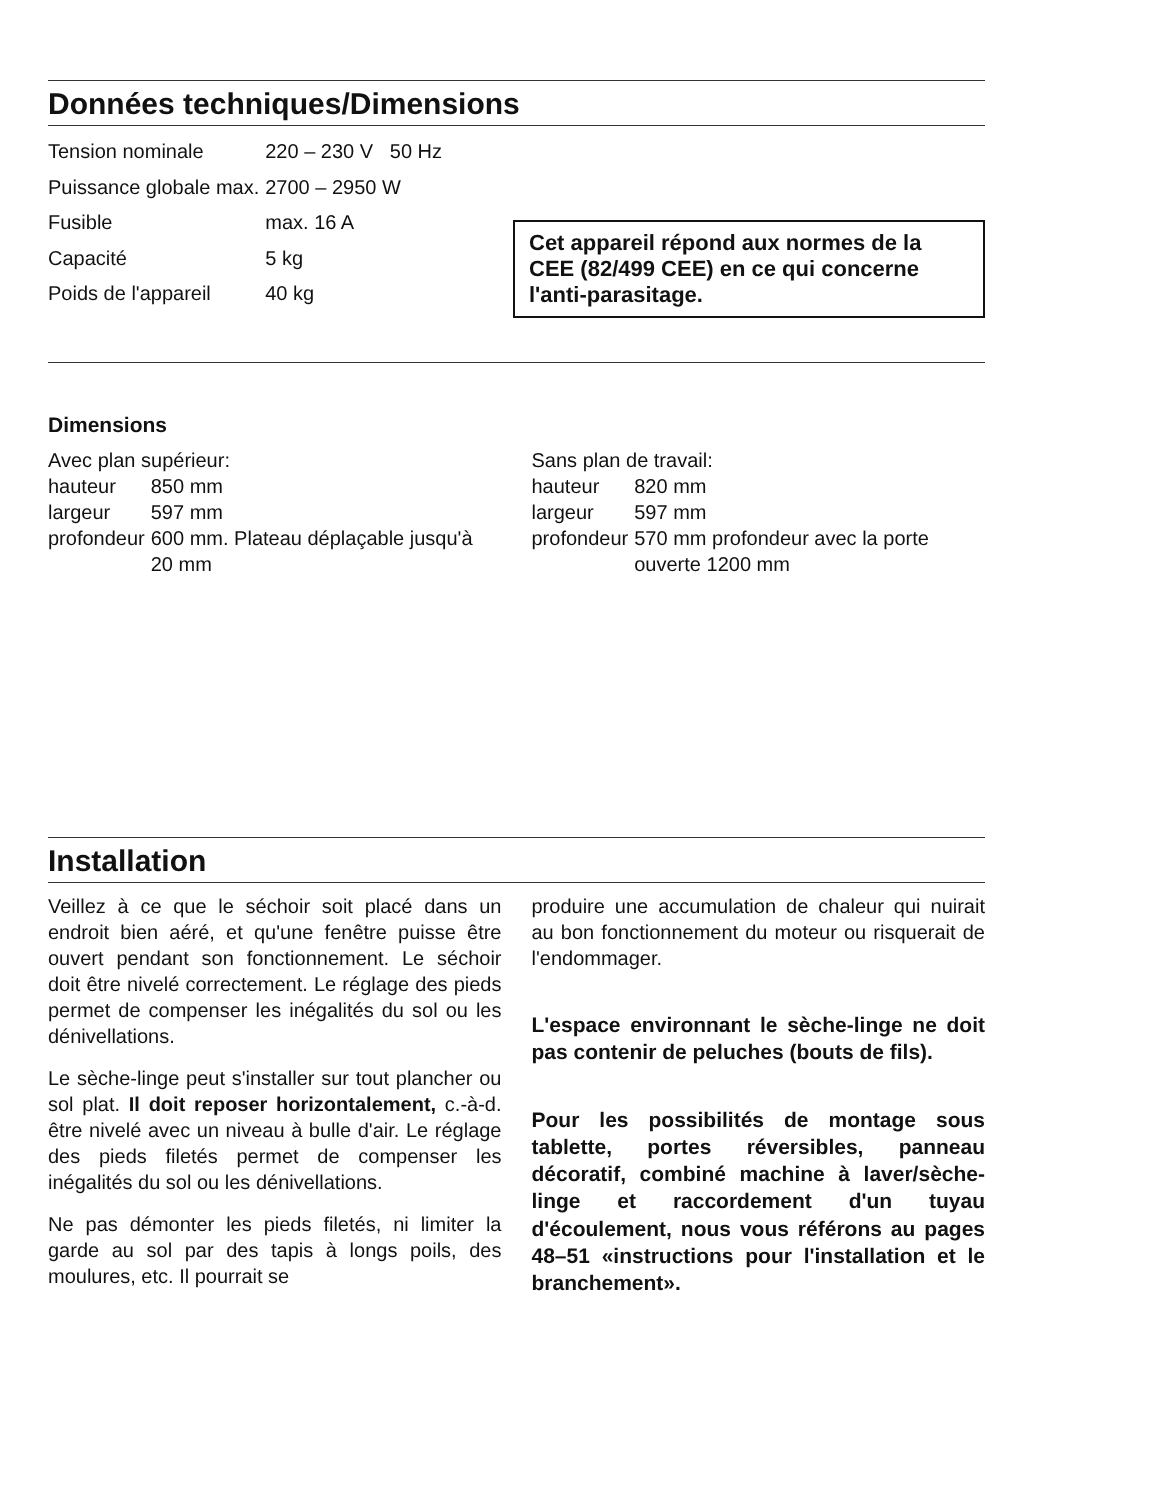Données techniques/Dimensions
| Tension nominale | 220 – 230 V 50 Hz |
| Puissance globale max. | 2700 – 2950 W |
| Fusible | max. 16 A |
| Capacité | 5 kg |
| Poids de l'appareil | 40 kg |
Cet appareil répond aux normes de la CEE (82/499 CEE) en ce qui concerne l'anti-parasitage.
Dimensions
Avec plan supérieur:
| hauteur | 850 mm |
| largeur | 597 mm |
| profondeur | 600 mm. Plateau déplaçable jusqu'à 20 mm |
Sans plan de travail:
| hauteur | 820 mm |
| largeur | 597 mm |
| profondeur | 570 mm profondeur avec la porte ouverte 1200 mm |
Installation
Veillez à ce que le séchoir soit placé dans un endroit bien aéré, et qu'une fenêtre puisse être ouvert pendant son fonctionnement. Le séchoir doit être nivelé correctement. Le réglage des pieds permet de compenser les inégalités du sol ou les dénivellations.
Le sèche-linge peut s'installer sur tout plancher ou sol plat. Il doit reposer horizontalement, c.-à-d. être nivelé avec un niveau à bulle d'air. Le réglage des pieds filetés permet de compenser les inégalités du sol ou les dénivellations.
Ne pas démonter les pieds filetés, ni limiter la garde au sol par des tapis à longs poils, des moulures, etc. Il pourrait se
produire une accumulation de chaleur qui nuirait au bon fonctionnement du moteur ou risquerait de l'endommager.
L'espace environnant le sèche-linge ne doit pas contenir de peluches (bouts de fils).
Pour les possibilités de montage sous tablette, portes réversibles, panneau décoratif, combiné machine à laver/sèche-linge et raccordement d'un tuyau d'écoulement, nous vous référons au pages 48–51 «instructions pour l'installation et le branchement».